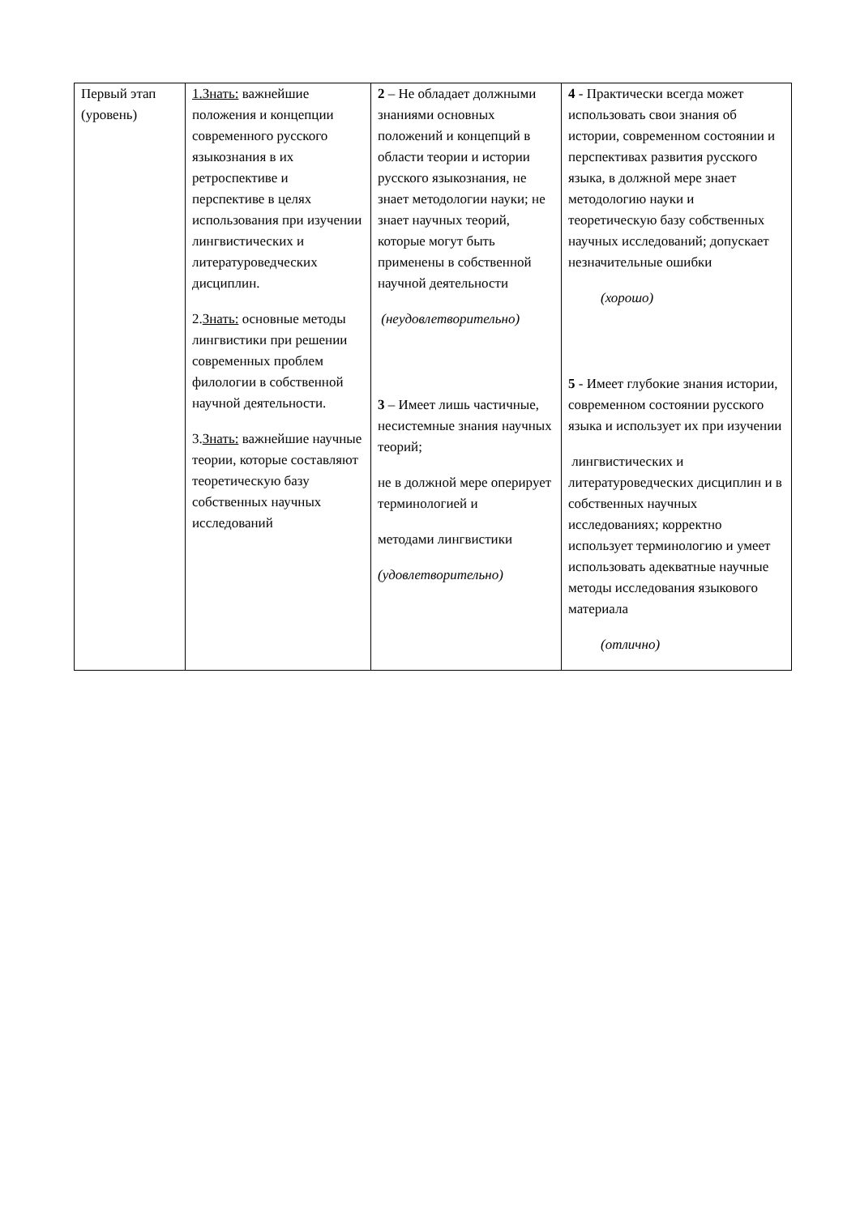| Первый этап (уровень) | 1.Знать: важнейшие положения и концепции современного русского языкознания в их ретроспективе и перспективе в целях использования при изучении лингвистических и литературоведческих дисциплин. 2. Знать: основные методы лингвистики при решении современных проблем филологии в собственной научной деятельности. 3. Знать: важнейшие научные теории, которые составляют теоретическую базу собственных научных исследований | 2 – Не обладает должными знаниями основных положений и концепций в области теории и истории русского языкознания, не знает методологии науки; не знает научных теорий, которые могут быть применены в собственной научной деятельности (неудовлетворительно) 3 – Имеет лишь частичные, несистемные знания научных теорий; не в должной мере оперирует терминологией и методами лингвистики (удовлетворительно) | 4 - Практически всегда может использовать свои знания об истории, современном состоянии и перспективах развития русского языка, в должной мере знает методологию науки и теоретическую базу собственных научных исследований; допускает незначительные ошибки (хорошо) 5 - Имеет глубокие знания истории, современном состоянии русского языка и использует их при изучении лингвистических и литературоведческих дисциплин и в собственных научных исследованиях; корректно использует терминологию и умеет использовать адекватные научные методы исследования языкового материала (отлично) |